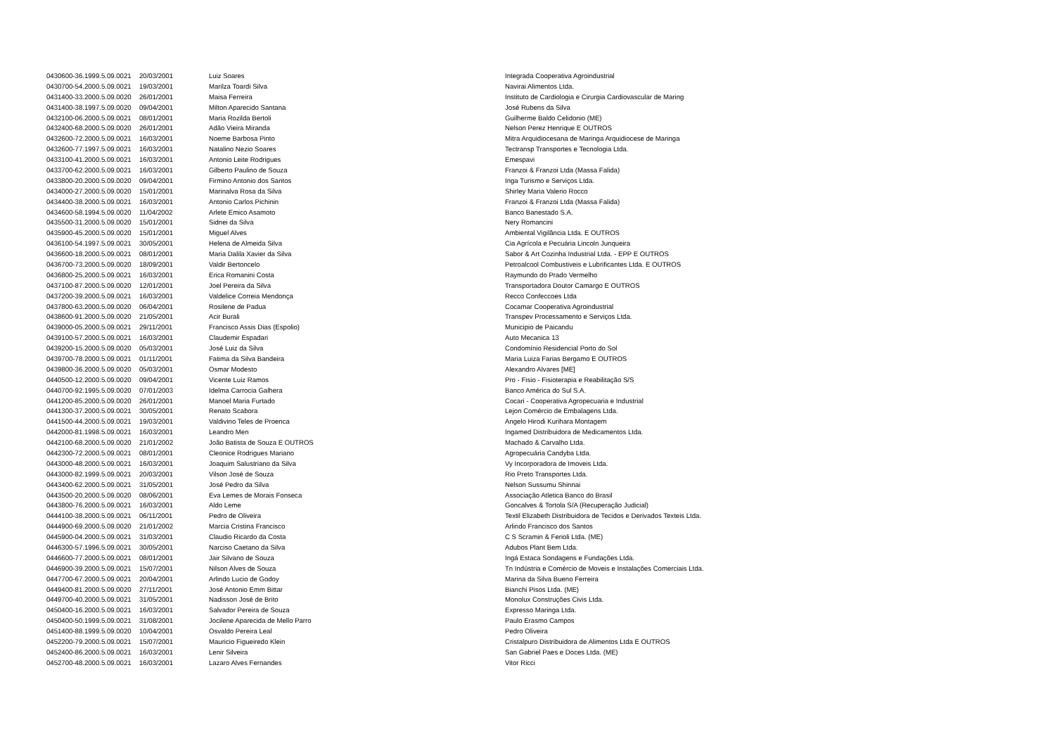| 0430600-36.1999.5.09.0021 | 20/03/2001 | Luiz Soares | Integrada Cooperativa Agroindustrial |
| 0430700-54.2000.5.09.0021 | 19/03/2001 | Marilza Toardi Silva | Navirai Alimentos Ltda. |
| 0431400-33.2000.5.09.0020 | 26/01/2001 | Maisa Ferreira | Instituto de Cardiologia e Cirurgia Cardiovascular de Maring |
| 0431400-38.1997.5.09.0020 | 09/04/2001 | Milton Aparecido Santana | José Rubens da Silva |
| 0432100-06.2000.5.09.0021 | 08/01/2001 | Maria Rozilda Bertoli | Guilherme Baldo Celidonio (ME) |
| 0432400-68.2000.5.09.0020 | 26/01/2001 | Adão Vieira Miranda | Nelson Perez Henrique E OUTROS |
| 0432600-72.2000.5.09.0021 | 16/03/2001 | Noeme Barbosa Pinto | Mitra Arquidiocesana de Maringa Arquidiocese de Maringa |
| 0432600-77.1997.5.09.0021 | 16/03/2001 | Natalino Nezio Soares | Tectransp Transportes e Tecnologia Ltda. |
| 0433100-41.2000.5.09.0021 | 16/03/2001 | Antonio Leite Rodrigues | Emespavi |
| 0433700-62.2000.5.09.0021 | 16/03/2001 | Gilberto Paulino de Souza | Franzoi & Franzoi Ltda (Massa Falida) |
| 0433800-20.2000.5.09.0020 | 09/04/2001 | Firmino Antonio dos Santos | Inga Turismo e Serviços Ltda. |
| 0434000-27.2000.5.09.0020 | 15/01/2001 | Marinalva Rosa da Silva | Shirley Maria Valerio Rocco |
| 0434400-38.2000.5.09.0021 | 16/03/2001 | Antonio Carlos Pichinin | Franzoi & Franzoi Ltda (Massa Falida) |
| 0434600-58.1994.5.09.0020 | 11/04/2002 | Arlete Emico Asamoto | Banco Banestado S.A. |
| 0435500-31.2000.5.09.0020 | 15/01/2001 | Sidnei da Silva | Nery Romancini |
| 0435900-45.2000.5.09.0020 | 15/01/2001 | Miguel Alves | Ambiental Vigilância Ltda. E OUTROS |
| 0436100-54.1997.5.09.0021 | 30/05/2001 | Helena de Almeida Silva | Cia Agrícola e Pecuária Lincoln Junqueira |
| 0436600-18.2000.5.09.0021 | 08/01/2001 | Maria Dalila Xavier da Silva | Sabor & Art Cozinha Industrial Ltda. - EPP E OUTROS |
| 0436700-73.2000.5.09.0020 | 18/09/2001 | Valdir Bertoncelo | Petroalcool Combustiveis e Lubrificantes Ltda. E OUTROS |
| 0436800-25.2000.5.09.0021 | 16/03/2001 | Erica Romanini Costa | Raymundo do Prado Vermelho |
| 0437100-87.2000.5.09.0020 | 12/01/2001 | Joel Pereira da Silva | Transportadora Doutor Camargo E OUTROS |
| 0437200-39.2000.5.09.0021 | 16/03/2001 | Valdelice Correia Mendonça | Recco Confeccoes Ltda |
| 0437800-63.2000.5.09.0020 | 06/04/2001 | Rosilene de Padua | Cocamar Cooperativa Agroindustrial |
| 0438600-91.2000.5.09.0020 | 21/05/2001 | Acir Burali | Transpev Processamento e Serviços Ltda. |
| 0439000-05.2000.5.09.0021 | 29/11/2001 | Francisco Assis Dias (Espolio) | Municipio de Paicandu |
| 0439100-57.2000.5.09.0021 | 16/03/2001 | Claudemir Espadari | Auto Mecanica 13 |
| 0439200-15.2000.5.09.0020 | 05/03/2001 | José Luiz da Silva | Condomínio Residencial Porto do Sol |
| 0439700-78.2000.5.09.0021 | 01/11/2001 | Fatima da Silva Bandeira | Maria Luiza Farias Bergamo E OUTROS |
| 0439800-36.2000.5.09.0020 | 05/03/2001 | Osmar Modesto | Alexandro Alvares [ME] |
| 0440500-12.2000.5.09.0020 | 09/04/2001 | Vicente Luiz Ramos | Pro - Fisio - Fisioterapia e Reabilitação S/S |
| 0440700-92.1995.5.09.0020 | 07/01/2003 | Idelma Carrocia Galhera | Banco América do Sul S.A. |
| 0441200-85.2000.5.09.0020 | 26/01/2001 | Manoel Maria Furtado | Cocari - Cooperativa Agropecuaria e Industrial |
| 0441300-37.2000.5.09.0021 | 30/05/2001 | Renato Scabora | Lejon Comércio de Embalagens Ltda. |
| 0441500-44.2000.5.09.0021 | 19/03/2001 | Valdivino Teles de Proenca | Angelo Hirodi Kurihara Montagem |
| 0442000-81.1998.5.09.0021 | 16/03/2001 | Leandro Men | Ingamed Distribuidora de Medicamentos Ltda. |
| 0442100-68.2000.5.09.0020 | 21/01/2002 | João Batista de Souza E OUTROS | Machado & Carvalho Ltda. |
| 0442300-72.2000.5.09.0021 | 08/01/2001 | Cleonice Rodrigues Mariano | Agropecuária Candyba Ltda. |
| 0443000-48.2000.5.09.0021 | 16/03/2001 | Joaquim Salustriano da Silva | Vy Incorporadora de Imoveis Ltda. |
| 0443000-82.1999.5.09.0021 | 20/03/2001 | Vilson José de Souza | Rio Preto Transportes Ltda. |
| 0443400-62.2000.5.09.0021 | 31/05/2001 | José Pedro da Silva | Nelson Sussumu Shinnai |
| 0443500-20.2000.5.09.0020 | 08/06/2001 | Eva Lemes de Morais Fonseca | Associação Atletica Banco do Brasil |
| 0443800-76.2000.5.09.0021 | 16/03/2001 | Aldo Leme | Goncalves & Tortola S/A (Recuperação Judicial) |
| 0444100-38.2000.5.09.0021 | 06/11/2001 | Pedro de Oliveira | Textil Elizabeth Distribuidora de Tecidos e Derivados Texteis Ltda. |
| 0444900-69.2000.5.09.0020 | 21/01/2002 | Marcia Cristina Francisco | Arlindo Francisco dos Santos |
| 0445900-04.2000.5.09.0021 | 31/03/2001 | Claudio Ricardo da Costa | C S Scramin & Ferioli Ltda. (ME) |
| 0446300-57.1996.5.09.0021 | 30/05/2001 | Narciso Caetano da Silva | Adubos Plant Bem Ltda. |
| 0446600-77.2000.5.09.0021 | 08/01/2001 | Jair Silvano de Souza | Ingá Estaca Sondagens e Fundações Ltda. |
| 0446900-39.2000.5.09.0021 | 15/07/2001 | Nilson Alves de Souza | Tn Indústria e Comércio de Moveis e Instalações Comerciais Ltda. |
| 0447700-67.2000.5.09.0021 | 20/04/2001 | Arlindo Lucio de Godoy | Marina da Silva Bueno Ferreira |
| 0449400-81.2000.5.09.0020 | 27/11/2001 | José Antonio Emm Bittar | Bianchi Pisos Ltda. (ME) |
| 0449700-40.2000.5.09.0021 | 31/05/2001 | Nadisson José de Brito | Monolux Construções Civis Ltda. |
| 0450400-16.2000.5.09.0021 | 16/03/2001 | Salvador Pereira de Souza | Expresso Maringa Ltda. |
| 0450400-50.1999.5.09.0021 | 31/08/2001 | Jocilene Aparecida de Mello Parro | Paulo Erasmo Campos |
| 0451400-88.1999.5.09.0020 | 10/04/2001 | Osvaldo Pereira Leal | Pedro Oliveira |
| 0452200-79.2000.5.09.0021 | 15/07/2001 | Mauricio Figueiredo Klein | Cristalpuro Distribuidora de Alimentos Ltda E OUTROS |
| 0452400-86.2000.5.09.0021 | 16/03/2001 | Lenir Silveira | San Gabriel Paes e Doces Ltda. (ME) |
| 0452700-48.2000.5.09.0021 | 16/03/2001 | Lazaro Alves Fernandes | Vitor Ricci |